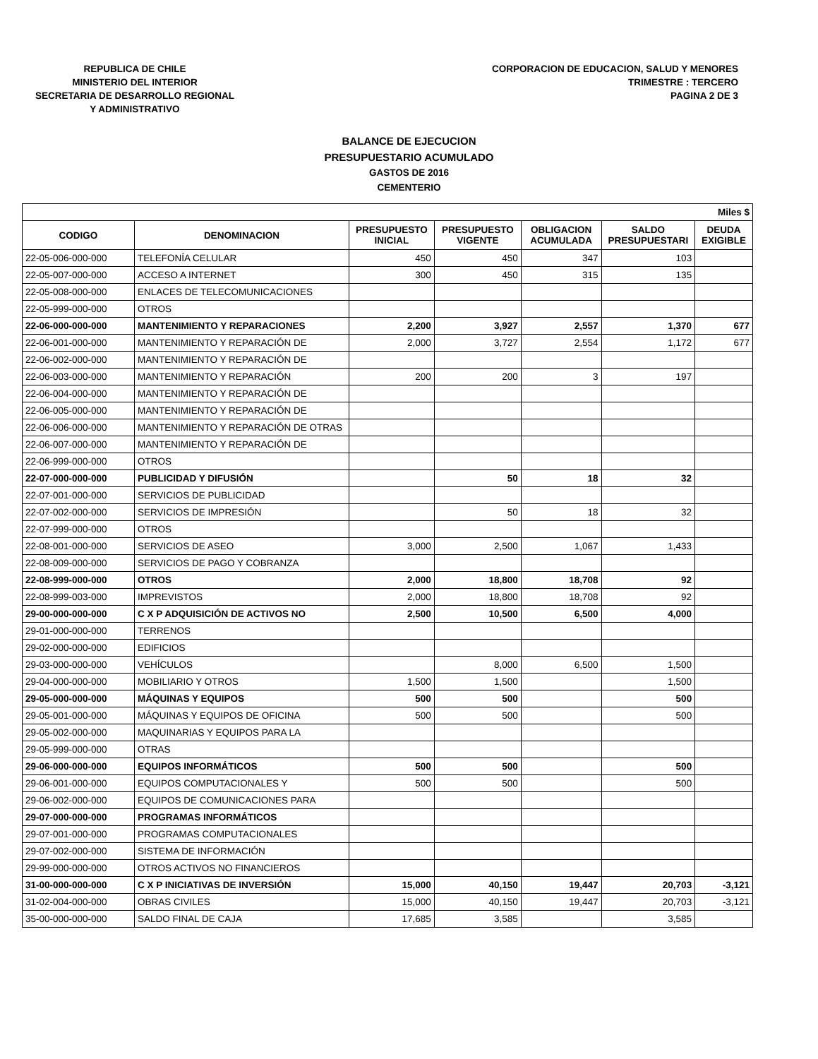REPUBLICA DE CHILE
MINISTERIO DEL INTERIOR
SECRETARIA DE DESARROLLO REGIONAL
Y ADMINISTRATIVO
CORPORACION DE EDUCACION, SALUD Y MENORES
TRIMESTRE : TERCERO
PAGINA 2 DE 3
BALANCE DE EJECUCION
PRESUPUESTARIO ACUMULADO
GASTOS DE 2016
CEMENTERIO
| Miles $ | | | | | | |
| --- | --- | --- | --- | --- | --- | --- |
| CODIGO | DENOMINACION | PRESUPUESTO INICIAL | PRESUPUESTO VIGENTE | OBLIGACION ACUMULADA | SALDO PRESUPUESTARI | DEUDA EXIGIBLE |
| 22-05-006-000-000 | TELEFONÍA CELULAR | 450 | 450 | 347 | 103 | |
| 22-05-007-000-000 | ACCESO A INTERNET | 300 | 450 | 315 | 135 | |
| 22-05-008-000-000 | ENLACES DE TELECOMUNICACIONES | | | | | |
| 22-05-999-000-000 | OTROS | | | | | |
| 22-06-000-000-000 | MANTENIMIENTO Y REPARACIONES | 2,200 | 3,927 | 2,557 | 1,370 | 677 |
| 22-06-001-000-000 | MANTENIMIENTO Y REPARACIÓN DE | 2,000 | 3,727 | 2,554 | 1,172 | 677 |
| 22-06-002-000-000 | MANTENIMIENTO Y REPARACIÓN DE | | | | | |
| 22-06-003-000-000 | MANTENIMIENTO Y REPARACIÓN | 200 | 200 | 3 | 197 | |
| 22-06-004-000-000 | MANTENIMIENTO Y REPARACIÓN DE | | | | | |
| 22-06-005-000-000 | MANTENIMIENTO Y REPARACIÓN DE | | | | | |
| 22-06-006-000-000 | MANTENIMIENTO Y REPARACIÓN DE OTRAS | | | | | |
| 22-06-007-000-000 | MANTENIMIENTO Y REPARACIÓN DE | | | | | |
| 22-06-999-000-000 | OTROS | | | | | |
| 22-07-000-000-000 | PUBLICIDAD Y DIFUSIÓN | | 50 | 18 | 32 | |
| 22-07-001-000-000 | SERVICIOS DE PUBLICIDAD | | | | | |
| 22-07-002-000-000 | SERVICIOS DE IMPRESIÓN | | 50 | 18 | 32 | |
| 22-07-999-000-000 | OTROS | | | | | |
| 22-08-001-000-000 | SERVICIOS DE ASEO | 3,000 | 2,500 | 1,067 | 1,433 | |
| 22-08-009-000-000 | SERVICIOS DE PAGO Y COBRANZA | | | | | |
| 22-08-999-000-000 | OTROS | 2,000 | 18,800 | 18,708 | 92 | |
| 22-08-999-003-000 | IMPREVISTOS | 2,000 | 18,800 | 18,708 | 92 | |
| 29-00-000-000-000 | C X P ADQUISICIÓN DE ACTIVOS NO | 2,500 | 10,500 | 6,500 | 4,000 | |
| 29-01-000-000-000 | TERRENOS | | | | | |
| 29-02-000-000-000 | EDIFICIOS | | | | | |
| 29-03-000-000-000 | VEHÍCULOS | | 8,000 | 6,500 | 1,500 | |
| 29-04-000-000-000 | MOBILIARIO Y OTROS | 1,500 | 1,500 | | 1,500 | |
| 29-05-000-000-000 | MÁQUINAS Y EQUIPOS | 500 | 500 | | 500 | |
| 29-05-001-000-000 | MÁQUINAS Y EQUIPOS DE OFICINA | 500 | 500 | | 500 | |
| 29-05-002-000-000 | MAQUINARIAS Y EQUIPOS PARA LA | | | | | |
| 29-05-999-000-000 | OTRAS | | | | | |
| 29-06-000-000-000 | EQUIPOS INFORMÁTICOS | 500 | 500 | | 500 | |
| 29-06-001-000-000 | EQUIPOS COMPUTACIONALES Y | 500 | 500 | | 500 | |
| 29-06-002-000-000 | EQUIPOS DE COMUNICACIONES PARA | | | | | |
| 29-07-000-000-000 | PROGRAMAS INFORMÁTICOS | | | | | |
| 29-07-001-000-000 | PROGRAMAS COMPUTACIONALES | | | | | |
| 29-07-002-000-000 | SISTEMA DE INFORMACIÓN | | | | | |
| 29-99-000-000-000 | OTROS ACTIVOS NO FINANCIEROS | | | | | |
| 31-00-000-000-000 | C X P INICIATIVAS DE INVERSIÓN | 15,000 | 40,150 | 19,447 | 20,703 | -3,121 |
| 31-02-004-000-000 | OBRAS CIVILES | 15,000 | 40,150 | 19,447 | 20,703 | -3,121 |
| 35-00-000-000-000 | SALDO FINAL DE CAJA | 17,685 | 3,585 | | 3,585 | |